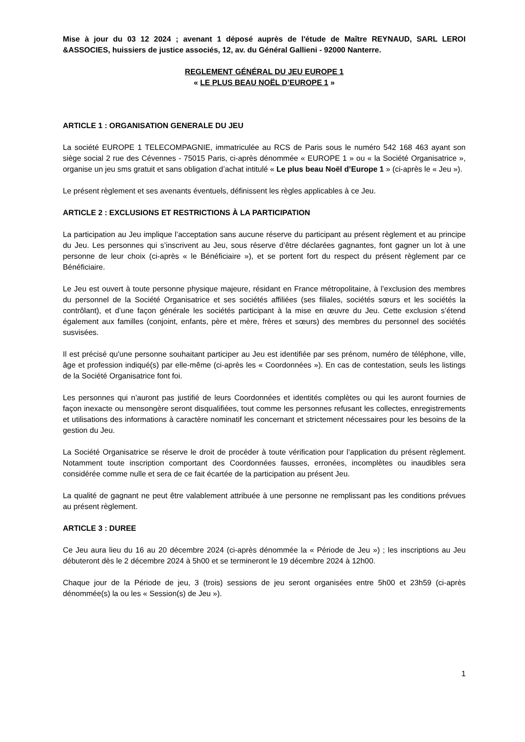Mise à jour du 03 12 2024 ; avenant 1 déposé auprès de l'étude de Maître REYNAUD, SARL LEROI &ASSOCIES, huissiers de justice associés, 12, av. du Général Gallieni - 92000 Nanterre.
REGLEMENT GÉNÉRAL DU JEU EUROPE 1
« LE PLUS BEAU NOËL D’EUROPE 1 »
ARTICLE 1 : ORGANISATION GENERALE DU JEU
La société EUROPE 1 TELECOMPAGNIE, immatriculée au RCS de Paris sous le numéro 542 168 463 ayant son siège social 2 rue des Cévennes - 75015 Paris, ci-après dénommée « EUROPE 1 » ou « la Société Organisatrice », organise un jeu sms gratuit et sans obligation d’achat intitulé « Le plus beau Noël d’Europe 1 » (ci-après le « Jeu »).
Le présent règlement et ses avenants éventuels, définissent les règles applicables à ce Jeu.
ARTICLE 2 : EXCLUSIONS ET RESTRICTIONS À LA PARTICIPATION
La participation au Jeu implique l’acceptation sans aucune réserve du participant au présent règlement et au principe du Jeu. Les personnes qui s’inscrivent au Jeu, sous réserve d’être déclarées gagnantes, font gagner un lot à une personne de leur choix (ci-après « le Bénéficiaire »), et se portent fort du respect du présent règlement par ce Bénéficiaire.
Le Jeu est ouvert à toute personne physique majeure, résidant en France métropolitaine, à l’exclusion des membres du personnel de la Société Organisatrice et ses sociétés affiliées (ses filiales, sociétés sœurs et les sociétés la contrôlant), et d’une façon générale les sociétés participant à la mise en œuvre du Jeu. Cette exclusion s’étend également aux familles (conjoint, enfants, père et mère, frères et sœurs) des membres du personnel des sociétés susvisées.
Il est précisé qu'une personne souhaitant participer au Jeu est identifiée par ses prénom, numéro de téléphone, ville, âge et profession indiqué(s) par elle-même (ci-après les « Coordonnées »). En cas de contestation, seuls les listings de la Société Organisatrice font foi.
Les personnes qui n’auront pas justifié de leurs Coordonnées et identités complètes ou qui les auront fournies de façon inexacte ou mensongère seront disqualifiées, tout comme les personnes refusant les collectes, enregistrements et utilisations des informations à caractère nominatif les concernant et strictement nécessaires pour les besoins de la gestion du Jeu.
La Société Organisatrice se réserve le droit de procéder à toute vérification pour l’application du présent règlement. Notamment toute inscription comportant des Coordonnées fausses, erronées, incomplètes ou inaudibles sera considérée comme nulle et sera de ce fait écartée de la participation au présent Jeu.
La qualité de gagnant ne peut être valablement attribuée à une personne ne remplissant pas les conditions prévues au présent règlement.
ARTICLE 3 : DUREE
Ce Jeu aura lieu du 16 au 20 décembre 2024 (ci-après dénommée la « Période de Jeu ») ; les inscriptions au Jeu débuteront dès le 2 décembre 2024 à 5h00 et se termineront le 19 décembre 2024 à 12h00.
Chaque jour de la Période de jeu, 3 (trois) sessions de jeu seront organisées entre 5h00 et 23h59 (ci-après dénommée(s) la ou les « Session(s) de Jeu »).
1